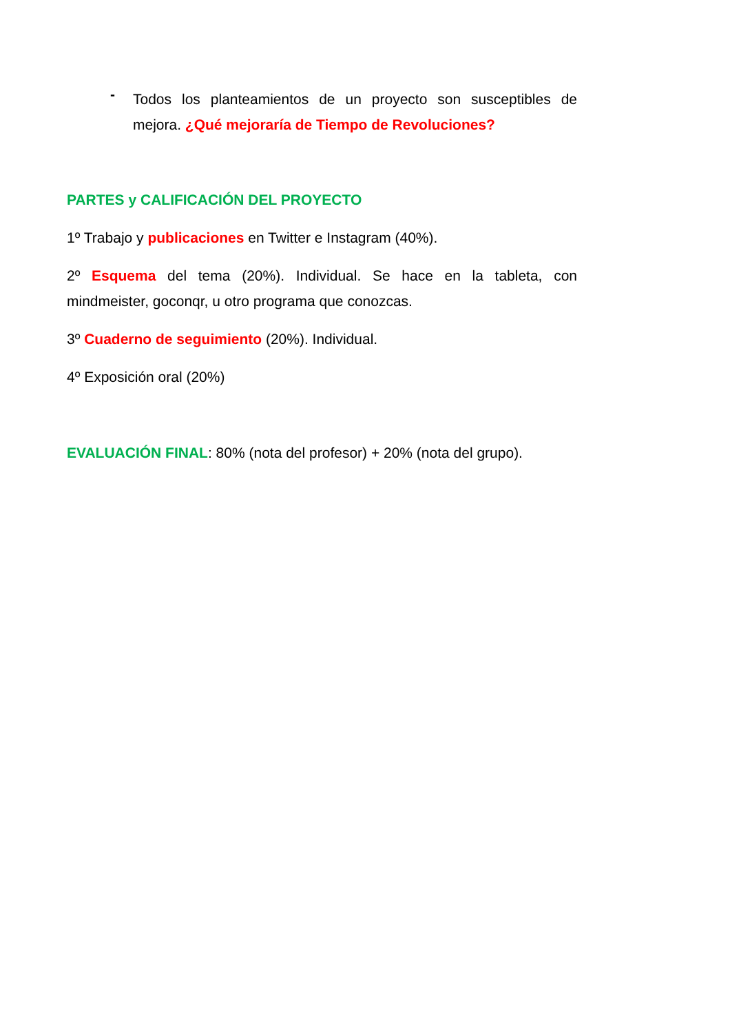-
Todos los planteamientos de un proyecto son susceptibles de mejora. ¿Qué mejoraría de Tiempo de Revoluciones?
PARTES y CALIFICACIÓN DEL PROYECTO
1º Trabajo y publicaciones en Twitter e Instagram (40%).
2º Esquema del tema (20%). Individual. Se hace en la tableta, con mindmeister, goconqr, u otro programa que conozcas.
3º Cuaderno de seguimiento (20%). Individual.
4º Exposición oral (20%)
EVALUACIÓN FINAL: 80% (nota del profesor) + 20% (nota del grupo).